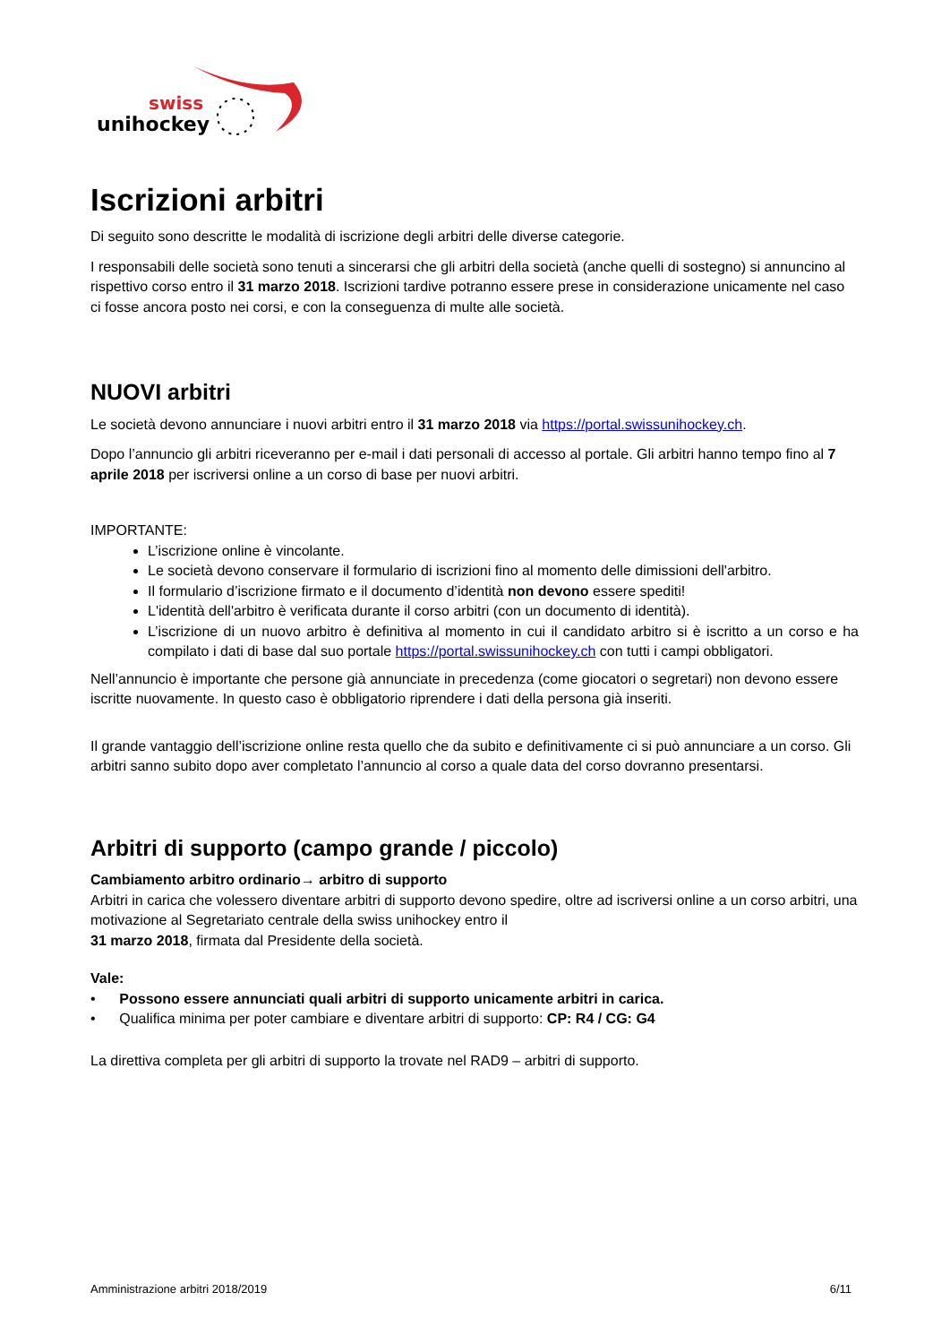swiss
unihockey
Iscrizioni arbitri
Di seguito sono descritte le modalità di iscrizione degli arbitri delle diverse categorie.
I responsabili delle società sono tenuti a sincerarsi che gli arbitri della società (anche quelli di sostegno) si annuncino al rispettivo corso entro il 31 marzo 2018. Iscrizioni tardive potranno essere prese in considerazione unicamente nel caso ci fosse ancora posto nei corsi, e con la conseguenza di multe alle società.
NUOVI arbitri
Le società devono annunciare i nuovi arbitri entro il 31 marzo 2018 via https://portal.swissunihockey.ch.
Dopo l’annuncio gli arbitri riceveranno per e-mail i dati personali di accesso al portale. Gli arbitri hanno tempo fino al 7 aprile 2018 per iscriversi online a un corso di base per nuovi arbitri.
IMPORTANTE:
L’iscrizione online è vincolante.
Le società devono conservare il formulario di iscrizioni fino al momento delle dimissioni dell'arbitro.
Il formulario d’iscrizione firmato e il documento d’identità non devono essere spediti!
L'identità dell'arbitro è verificata durante il corso arbitri (con un documento di identità).
L’iscrizione di un nuovo arbitro è definitiva al momento in cui il candidato arbitro si è iscritto a un corso e ha compilato i dati di base dal suo portale https://portal.swissunihockey.ch con tutti i campi obbligatori.
Nell’annuncio è importante che persone già annunciate in precedenza (come giocatori o segretari) non devono essere iscritte nuovamente. In questo caso è obbligatorio riprendere i dati della persona già inseriti.
Il grande vantaggio dell’iscrizione online resta quello che da subito e definitivamente ci si può annunciare a un corso. Gli arbitri sanno subito dopo aver completato l’annuncio al corso a quale data del corso dovranno presentarsi.
Arbitri di supporto (campo grande / piccolo)
Cambiamento arbitro ordinario→ arbitro di supporto
Arbitri in carica che volessero diventare arbitri di supporto devono spedire, oltre ad iscriversi online a un corso arbitri, una motivazione al Segretariato centrale della swiss unihockey entro il
31 marzo 2018, firmata dal Presidente della società.
Vale:
• Possono essere annunciati quali arbitri di supporto unicamente arbitri in carica.
• Qualifica minima per poter cambiare e diventare arbitri di supporto: CP: R4 / CG: G4
La direttiva completa per gli arbitri di supporto la trovate nel RAD9 – arbitri di supporto.
Amministrazione arbitri 2018/2019 6/11